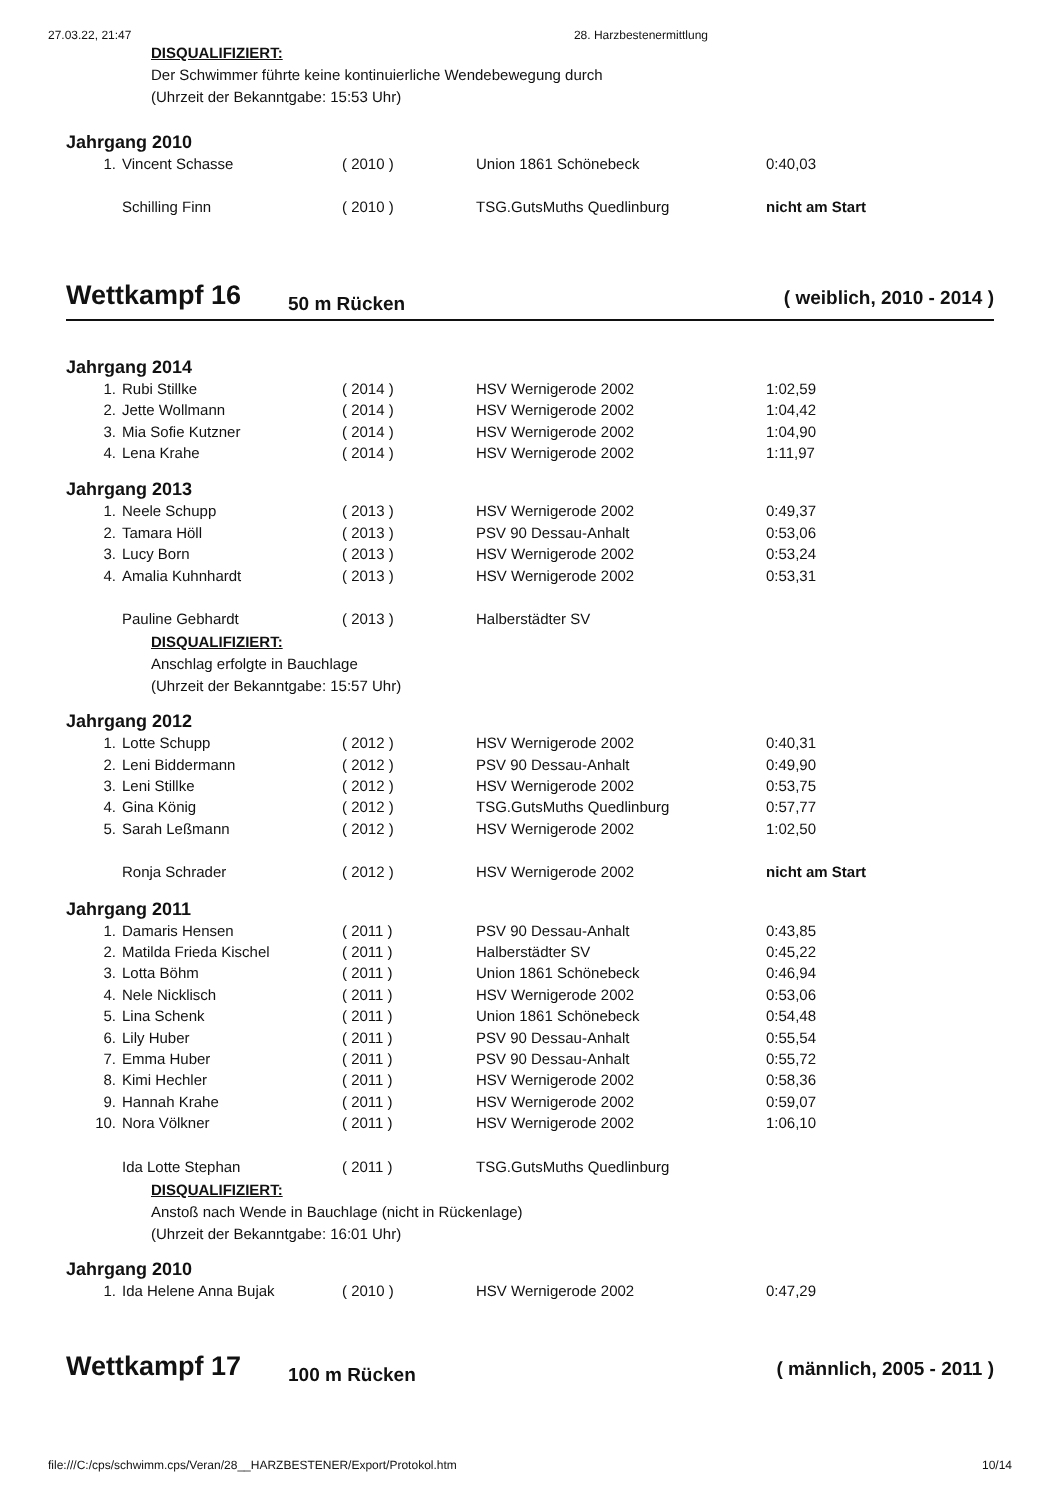27.03.22, 21:47 28. Harzbestenermittlung
DISQUALIFIZIERT:
Der Schwimmer führte keine kontinuierliche Wendebewegung durch
(Uhrzeit der Bekanntgabe: 15:53 Uhr)
Jahrgang 2010
| 1. | Vincent Schasse | ( 2010 ) | Union 1861 Schönebeck | 0:40,03 |
| | Schilling Finn | ( 2010 ) | TSG.GutsMuths Quedlinburg | nicht am Start |
Wettkampf 16 50 m Rücken ( weiblich, 2010 - 2014 )
Jahrgang 2014
| 1. | Rubi Stillke | ( 2014 ) | HSV Wernigerode 2002 | 1:02,59 |
| 2. | Jette Wollmann | ( 2014 ) | HSV Wernigerode 2002 | 1:04,42 |
| 3. | Mia Sofie Kutzner | ( 2014 ) | HSV Wernigerode 2002 | 1:04,90 |
| 4. | Lena Krahe | ( 2014 ) | HSV Wernigerode 2002 | 1:11,97 |
Jahrgang 2013
| 1. | Neele Schupp | ( 2013 ) | HSV Wernigerode 2002 | 0:49,37 |
| 2. | Tamara Höll | ( 2013 ) | PSV 90 Dessau-Anhalt | 0:53,06 |
| 3. | Lucy Born | ( 2013 ) | HSV Wernigerode 2002 | 0:53,24 |
| 4. | Amalia Kuhnhardt | ( 2013 ) | HSV Wernigerode 2002 | 0:53,31 |
| | Pauline Gebhardt | ( 2013 ) | Halberstädter SV | |
DISQUALIFIZIERT:
Anschlag erfolgte in Bauchlage
(Uhrzeit der Bekanntgabe: 15:57 Uhr)
Jahrgang 2012
| 1. | Lotte Schupp | ( 2012 ) | HSV Wernigerode 2002 | 0:40,31 |
| 2. | Leni Biddermann | ( 2012 ) | PSV 90 Dessau-Anhalt | 0:49,90 |
| 3. | Leni Stillke | ( 2012 ) | HSV Wernigerode 2002 | 0:53,75 |
| 4. | Gina König | ( 2012 ) | TSG.GutsMuths Quedlinburg | 0:57,77 |
| 5. | Sarah Leßmann | ( 2012 ) | HSV Wernigerode 2002 | 1:02,50 |
| | Ronja Schrader | ( 2012 ) | HSV Wernigerode 2002 | nicht am Start |
Jahrgang 2011
| 1. | Damaris Hensen | ( 2011 ) | PSV 90 Dessau-Anhalt | 0:43,85 |
| 2. | Matilda Frieda Kischel | ( 2011 ) | Halberstädter SV | 0:45,22 |
| 3. | Lotta Böhm | ( 2011 ) | Union 1861 Schönebeck | 0:46,94 |
| 4. | Nele Nicklisch | ( 2011 ) | HSV Wernigerode 2002 | 0:53,06 |
| 5. | Lina Schenk | ( 2011 ) | Union 1861 Schönebeck | 0:54,48 |
| 6. | Lily Huber | ( 2011 ) | PSV 90 Dessau-Anhalt | 0:55,54 |
| 7. | Emma Huber | ( 2011 ) | PSV 90 Dessau-Anhalt | 0:55,72 |
| 8. | Kimi Hechler | ( 2011 ) | HSV Wernigerode 2002 | 0:58,36 |
| 9. | Hannah Krahe | ( 2011 ) | HSV Wernigerode 2002 | 0:59,07 |
| 10. | Nora Völkner | ( 2011 ) | HSV Wernigerode 2002 | 1:06,10 |
| | Ida Lotte Stephan | ( 2011 ) | TSG.GutsMuths Quedlinburg | |
DISQUALIFIZIERT:
Anstoß nach Wende in Bauchlage (nicht in Rückenlage)
(Uhrzeit der Bekanntgabe: 16:01 Uhr)
Jahrgang 2010
| 1. | Ida Helene Anna Bujak | ( 2010 ) | HSV Wernigerode 2002 | 0:47,29 |
Wettkampf 17 100 m Rücken ( männlich, 2005 - 2011 )
file:///C:/cps/schwimm.cps/Veran/28__HARZBESTENER/Export/Protokol.htm 10/14